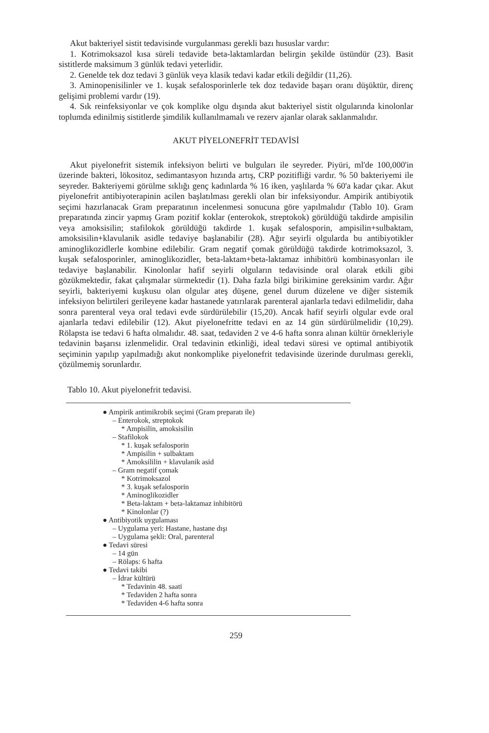Akut bakteriyel sistit tedavisinde vurgulanması gerekli bazı hususlar vardır:
1. Kotrimoksazol kısa süreli tedavide beta-laktamlardan belirgin şekilde üstündür (23). Basit sistitlerde maksimum 3 günlük tedavi yeterlidir.
2. Genelde tek doz tedavi 3 günlük veya klasik tedavi kadar etkili değildir (11,26).
3. Aminopenisilinler ve 1. kuşak sefalosporinlerle tek doz tedavide başarı oranı düşüktür, direnç gelişimi problemi vardır (19).
4. Sık reinfeksiyonlar ve çok komplike olgu dışında akut bakteriyel sistit olgularında kinolonlar toplumda edinilmiş sistitlerde şimdilik kullanılmamalı ve rezerv ajanlar olarak saklanmalıdır.
AKUT PİYELONEFRİT TEDAVİSİ
Akut piyelonefrit sistemik infeksiyon belirti ve bulguları ile seyreder. Piyüri, ml'de 100,000'in üzerinde bakteri, lökositoz, sedimantasyon hızında artış, CRP pozitifliği vardır. % 50 bakteriyemi ile seyreder. Bakteriyemi görülme sıklığı genç kadınlarda % 16 iken, yaşlılarda % 60'a kadar çıkar. Akut piyelonefrit antibiyoterapinin acilen başlatılması gerekli olan bir infeksiyondur. Ampirik antibiyotik seçimi hazırlanacak Gram preparatının incelenmesi sonucuna göre yapılmalıdır (Tablo 10). Gram preparatında zincir yapmış Gram pozitif koklar (enterokok, streptokok) görüldüğü takdirde ampisilin veya amoksisilin; stafilokok görüldüğü takdirde 1. kuşak sefalosporin, ampisilin+sulbaktam, amoksisilin+klavulanik asidle tedaviye başlanabilir (28). Ağır seyirli olgularda bu antibiyotikler aminoglikozidlerle kombine edilebilir. Gram negatif çomak görüldüğü takdirde kotrimoksazol, 3. kuşak sefalosporinler, aminoglikozidler, beta-laktam+beta-laktamaz inhibitörü kombinasyonları ile tedaviye başlanabilir. Kinolonlar hafif seyirli olguların tedavisinde oral olarak etkili gibi gözükmektedir, fakat çalışmalar sürmektedir (1). Daha fazla bilgi birikimine gereksinim vardır. Ağır seyirli, bakteriyemi kuşkusu olan olgular ateş düşene, genel durum düzelene ve diğer sistemik infeksiyon belirtileri gerileyene kadar hastanede yatırılarak parenteral ajanlarla tedavi edilmelidir, daha sonra parenteral veya oral tedavi evde sürdürülebilir (15,20). Ancak hafif seyirli olgular evde oral ajanlarla tedavi edilebilir (12). Akut piyelonefritte tedavi en az 14 gün sürdürülmelidir (10,29). Rölapsta ise tedavi 6 hafta olmalıdır. 48. saat, tedaviden 2 ve 4-6 hafta sonra alınan kültür örnekleriyle tedavinin başarısı izlenmelidir. Oral tedavinin etkinliği, ideal tedavi süresi ve optimal antibiyotik seçiminin yapılıp yapılmadığı akut nonkomplike piyelonefrit tedavisinde üzerinde durulması gerekli, çözülmemiş sorunlardır.
Tablo 10. Akut piyelonefrit tedavisi.
● Ampirik antimikrobik seçimi (Gram preparatı ile)
– Enterokok, streptokok
* Ampisilin, amoksisilin
– Stafilokok
* 1. kuşak sefalosporin
* Ampisilin + sulbaktam
* Amoksililin + klavulanik asid
– Gram negatif çomak
* Kotrimoksazol
* 3. kuşak sefalosporin
* Aminoglikozidler
* Beta-laktam + beta-laktamaz inhibitörü
* Kinolonlar (?)
● Antibiyotik uygulaması
– Uygulama yeri: Hastane, hastane dışı
– Uygulama şekli: Oral, parenteral
● Tedavi süresi
– 14 gün
– Rölaps: 6 hafta
● Tedavi takibi
– İdrar kültürü
* Tedavinin 48. saati
* Tedaviden 2 hafta sonra
* Tedaviden 4-6 hafta sonra
259